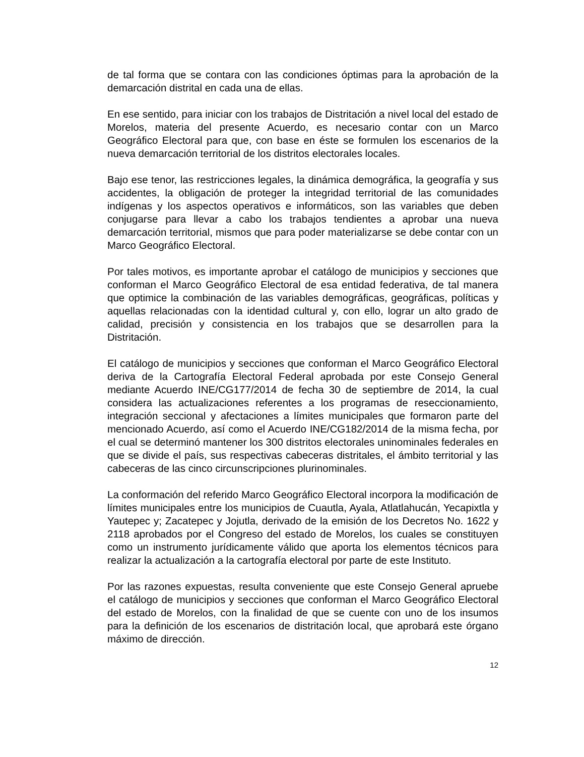de tal forma que se contara con las condiciones óptimas para la aprobación de la demarcación distrital en cada una de ellas.
En ese sentido, para iniciar con los trabajos de Distritación a nivel local del estado de Morelos, materia del presente Acuerdo, es necesario contar con un Marco Geográfico Electoral para que, con base en éste se formulen los escenarios de la nueva demarcación territorial de los distritos electorales locales.
Bajo ese tenor, las restricciones legales, la dinámica demográfica, la geografía y sus accidentes, la obligación de proteger la integridad territorial de las comunidades indígenas y los aspectos operativos e informáticos, son las variables que deben conjugarse para llevar a cabo los trabajos tendientes a aprobar una nueva demarcación territorial, mismos que para poder materializarse se debe contar con un Marco Geográfico Electoral.
Por tales motivos, es importante aprobar el catálogo de municipios y secciones que conforman el Marco Geográfico Electoral de esa entidad federativa, de tal manera que optimice la combinación de las variables demográficas, geográficas, políticas y aquellas relacionadas con la identidad cultural y, con ello, lograr un alto grado de calidad, precisión y consistencia en los trabajos que se desarrollen para la Distritación.
El catálogo de municipios y secciones que conforman el Marco Geográfico Electoral deriva de la Cartografía Electoral Federal aprobada por este Consejo General mediante Acuerdo INE/CG177/2014 de fecha 30 de septiembre de 2014, la cual considera las actualizaciones referentes a los programas de reseccionamiento, integración seccional y afectaciones a límites municipales que formaron parte del mencionado Acuerdo, así como el Acuerdo INE/CG182/2014 de la misma fecha, por el cual se determinó mantener los 300 distritos electorales uninominales federales en que se divide el país, sus respectivas cabeceras distritales, el ámbito territorial y las cabeceras de las cinco circunscripciones plurinominales.
La conformación del referido Marco Geográfico Electoral incorpora la modificación de límites municipales entre los municipios de Cuautla, Ayala, Atlatlahucán, Yecapixtla y Yautepec y; Zacatepec y Jojutla, derivado de la emisión de los Decretos No. 1622 y 2118 aprobados por el Congreso del estado de Morelos, los cuales se constituyen como un instrumento jurídicamente válido que aporta los elementos técnicos para realizar la actualización a la cartografía electoral por parte de este Instituto.
Por las razones expuestas, resulta conveniente que este Consejo General apruebe el catálogo de municipios y secciones que conforman el Marco Geográfico Electoral del estado de Morelos, con la finalidad de que se cuente con uno de los insumos para la definición de los escenarios de distritación local, que aprobará este órgano máximo de dirección.
12